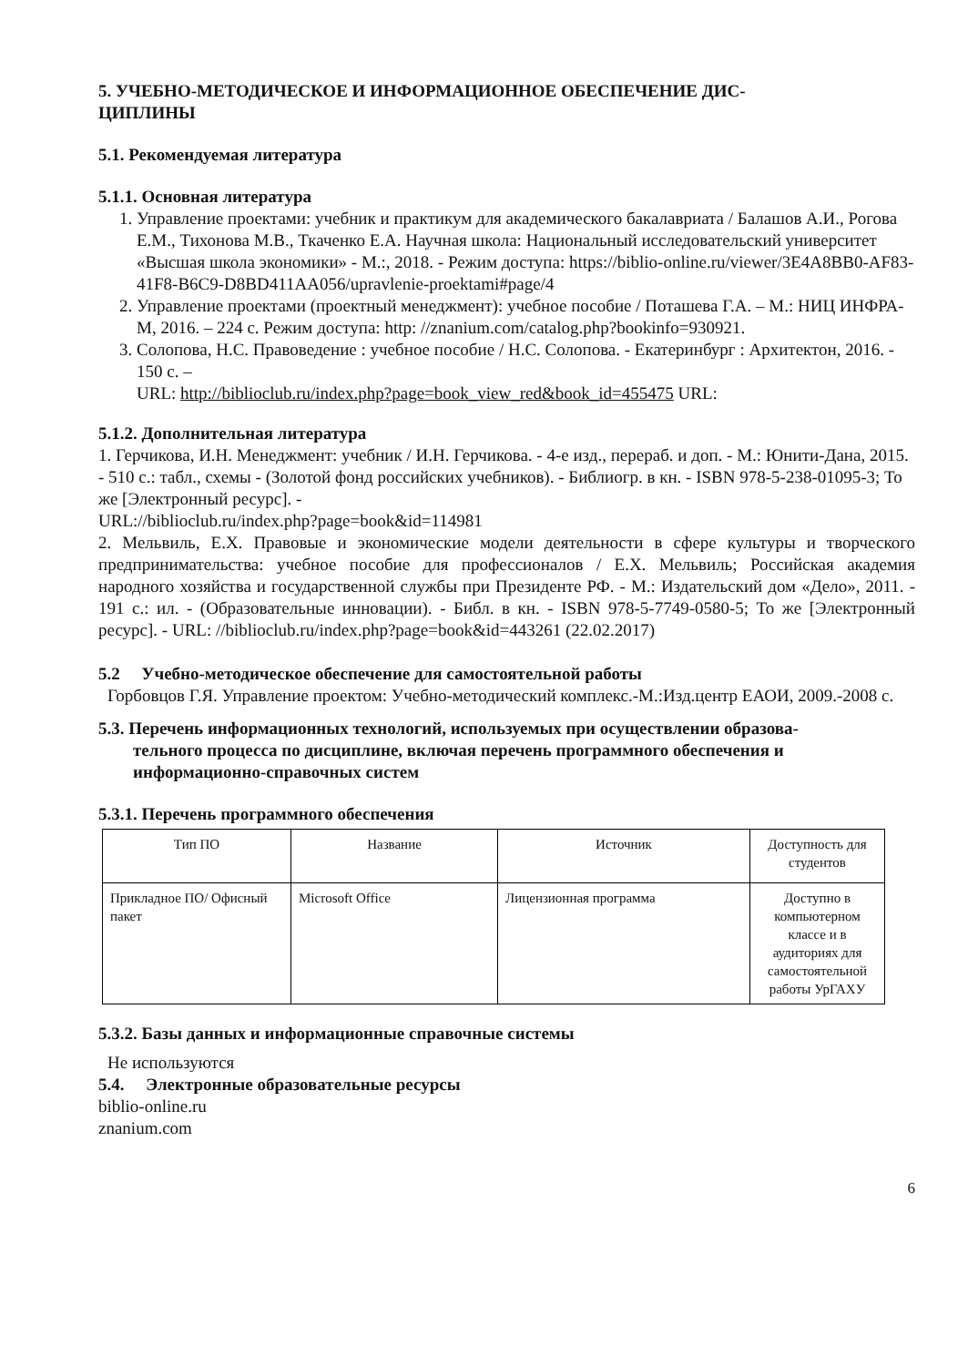5. УЧЕБНО-МЕТОДИЧЕСКОЕ И ИНФОРМАЦИОННОЕ ОБЕСПЕЧЕНИЕ ДИС-
ЦИПЛИНЫ
5.1. Рекомендуемая литература
5.1.1. Основная литература
1. Управление проектами: учебник и практикум для академического бакалавриата / Балашов А.И., Рогова Е.М., Тихонова М.В., Ткаченко Е.А. Научная школа: Национальный исследовательский университет «Высшая школа экономики» - М.:, 2018. - Режим доступа: https://biblio-online.ru/viewer/3E4A8BB0-AF83-41F8-B6C9-D8BD411AA056/upravlenie-proektami#page/4
2. Управление проектами (проектный менеджмент): учебное пособие / Поташева Г.А. – М.: НИЦ ИНФРА-М, 2016. – 224 с. Режим доступа: http: //znanium.com/catalog.php?bookinfo=930921.
3. Солопова, Н.С. Правоведение : учебное пособие / Н.С. Солопова. - Екатеринбург : Архитектон, 2016. - 150 с. –
URL: http://biblioclub.ru/index.php?page=book_view_red&book_id=455475 URL:
5.1.2. Дополнительная литература
1. Герчикова, И.Н. Менеджмент: учебник / И.Н. Герчикова. - 4-е изд., перераб. и доп. - М.: Юнити-Дана, 2015. - 510 с.: табл., схемы - (Золотой фонд российских учебников). - Библиогр. в кн. - ISBN 978-5-238-01095-3; То же [Электронный ресурс]. -
URL://biblioclub.ru/index.php?page=book&id=114981
2. Мельвиль, Е.Х. Правовые и экономические модели деятельности в сфере культуры и творческого предпринимательства: учебное пособие для профессионалов / Е.Х. Мельвиль; Российская академия народного хозяйства и государственной службы при Президенте РФ. - М.: Издательский дом «Дело», 2011. - 191 с.: ил. - (Образовательные инновации). - Библ. в кн. - ISBN 978-5-7749-0580-5; То же [Электронный ресурс]. - URL: //biblioclub.ru/index.php?page=book&id=443261 (22.02.2017)
5.2 Учебно-методическое обеспечение для самостоятельной работы
Горбовцов Г.Я. Управление проектом: Учебно-методический комплекс.-М.:Изд.центр ЕАОИ, 2009.-2008 с.
5.3. Перечень информационных технологий, используемых при осуществлении образова-
тельного процесса по дисциплине, включая перечень программного обеспечения и
информационно-справочных систем
5.3.1. Перечень программного обеспечения
| Тип ПО | Название | Источник | Доступность для студентов |
| --- | --- | --- | --- |
| Прикладное ПО/ Офисный пакет | Microsoft Office | Лицензионная программа | Доступно в компьютерном классе и в аудиториях для самостоятельной работы УрГАХУ |
5.3.2. Базы данных и информационные справочные системы
Не используются
5.4. Электронные образовательные ресурсы
biblio-online.ru
znanium.com
6